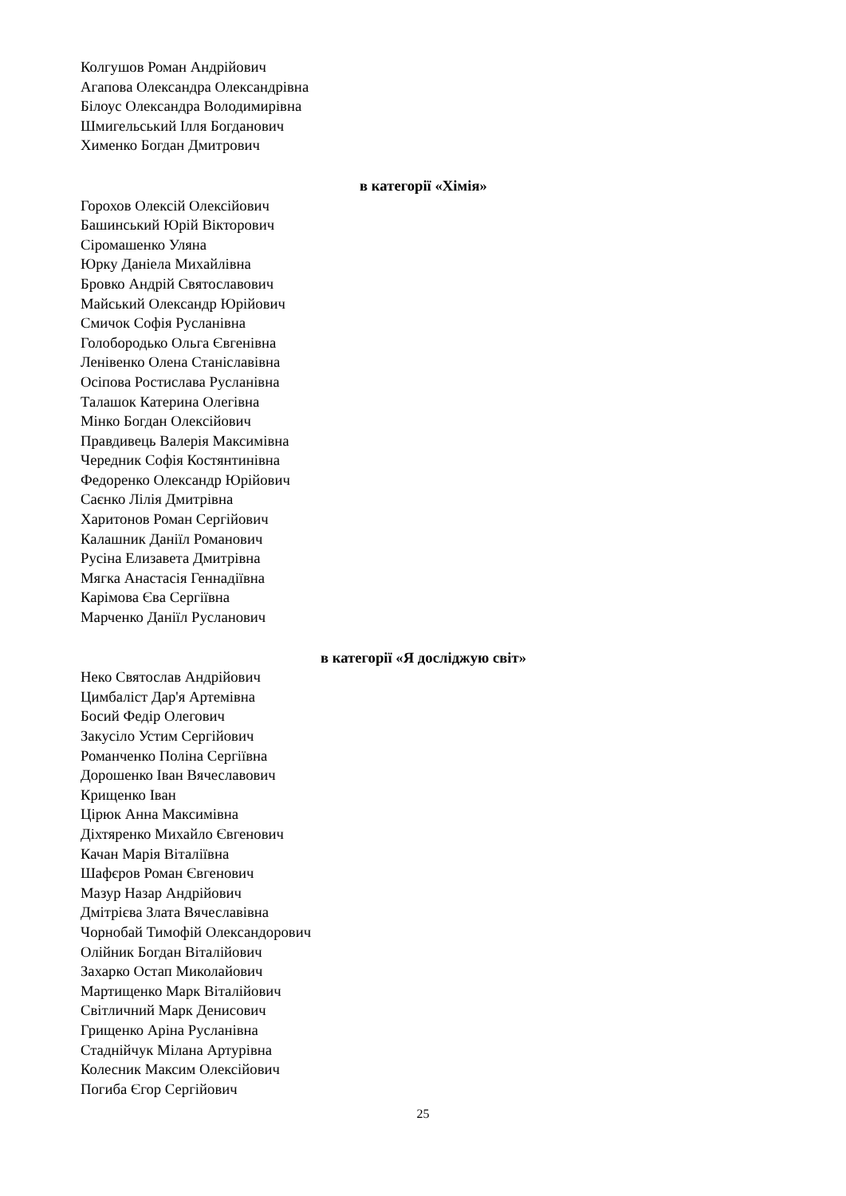Колгушов Роман Андрійович
Агапова Олександра Олександрівна
Білоус Олександра Володимирівна
Шмигельський Ілля Богданович
Хименко Богдан Дмитрович
в категорії «Хімія»
Горохов Олексій Олексійович
Башинський Юрій Вікторович
Сіромашенко Уляна
Юрку Даніела Михайлівна
Бровко Андрій Святославович
Майський Олександр Юрійович
Смичок Софія Русланівна
Голобородько Ольга Євгенівна
Ленівенко Олена Станіславівна
Осіпова Ростислава Русланівна
Талашок Катерина Олегівна
Мінко Богдан Олексійович
Правдивець Валерія Максимівна
Чередник Софія Костянтинівна
Федоренко Олександр Юрійович
Саєнко Лілія Дмитрівна
Харитонов Роман Сергійович
Калашник Даніїл Романович
Русіна Елизавета Дмитрівна
Мягка Анастасія Геннадіївна
Карімова Єва Сергіївна
Марченко Даніїл Русланович
в категорії «Я досліджую світ»
Неко Святослав Андрійович
Цимбаліст Дар'я Артемівна
Босий Федір Олегович
Закусіло Устим Сергійович
Романченко Поліна Сергіївна
Дорошенко Іван Вячеславович
Крищенко Іван
Цірюк Анна Максимівна
Діхтяренко Михайло Євгенович
Качан Марія Віталіївна
Шафєров Роман Євгенович
Мазур Назар Андрійович
Дмітрієва Злата Вячеславівна
Чорнобай Тимофій Олександорович
Олійник Богдан Віталійович
Захарко Остап Миколайович
Мартищенко Марк Віталійович
Світличний Марк Денисович
Грищенко Аріна Русланівна
Стаднійчук Мілана Артурівна
Колесник Максим Олексійович
Погиба Єгор Сергійович
25